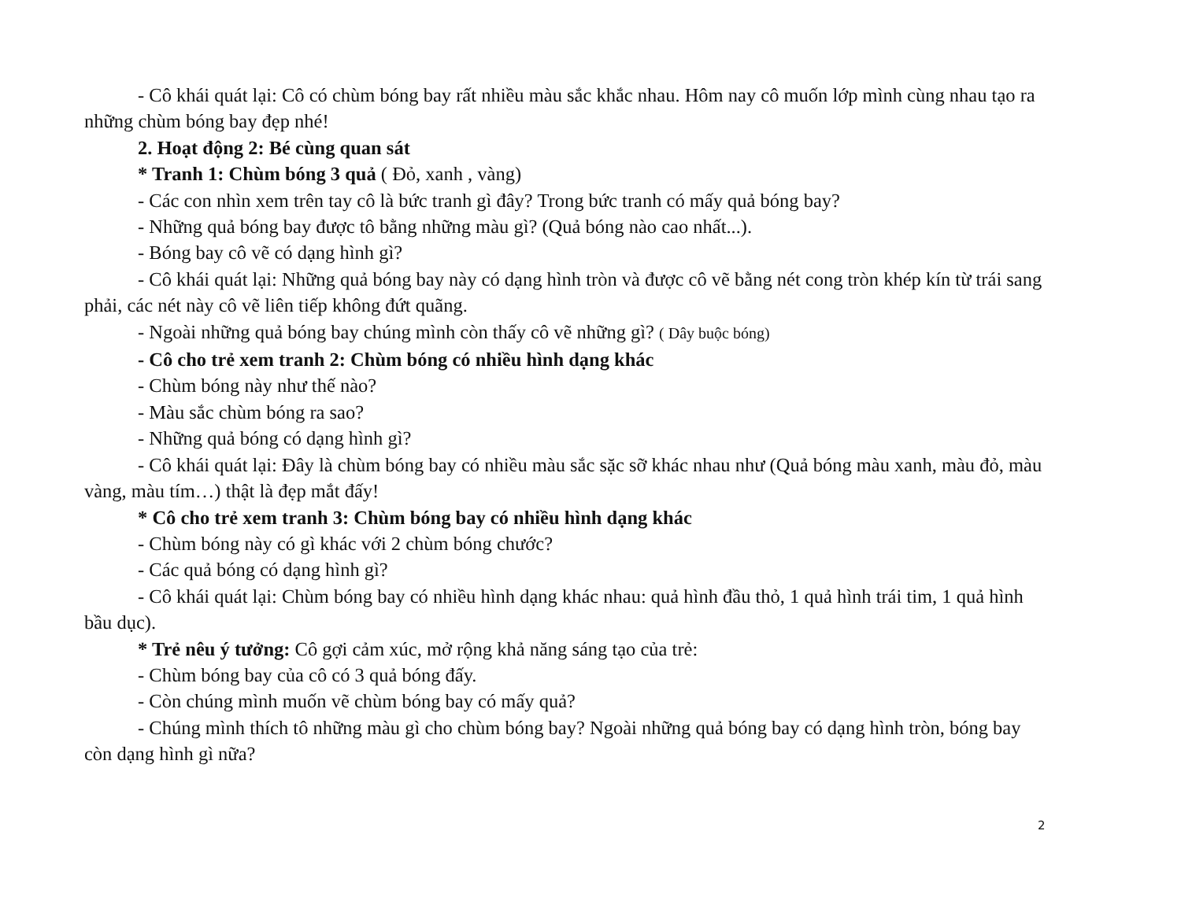- Cô khái quát lại: Cô có chùm bóng bay rất nhiều màu sắc khắc nhau. Hôm nay cô muốn lớp mình cùng nhau tạo ra những chùm bóng bay đẹp nhé!
2. Hoạt động 2: Bé cùng quan sát
* Tranh 1: Chùm bóng 3 quả ( Đỏ, xanh , vàng)
- Các con nhìn xem trên tay cô là bức tranh gì đây? Trong bức tranh có mấy quả bóng bay?
- Những quả bóng bay được tô bằng những màu gì? (Quả bóng nào cao nhất...).
- Bóng bay cô vẽ có dạng hình gì?
- Cô khái quát lại: Những quả bóng bay này có dạng hình tròn và được cô vẽ bằng nét cong tròn khép kín từ trái sang phải, các nét này cô vẽ liên tiếp không đứt quãng.
- Ngoài những quả bóng bay chúng mình còn thấy cô vẽ những gì? ( Dây buộc bóng)
- Cô cho trẻ xem tranh 2: Chùm bóng có nhiều hình dạng khác
- Chùm bóng này như thế nào?
- Màu sắc chùm bóng ra sao?
- Những quả bóng có dạng hình gì?
- Cô khái quát lại: Đây là chùm bóng bay có nhiều màu sắc sặc sỡ khác nhau như (Quả bóng màu xanh, màu đỏ, màu vàng, màu tím…) thật là đẹp mắt đấy!
* Cô cho trẻ xem tranh 3: Chùm bóng bay có nhiều hình dạng khác
- Chùm bóng này có gì khác với 2 chùm bóng chước?
- Các quả bóng có dạng hình gì?
- Cô khái quát lại: Chùm bóng bay có nhiều hình dạng khác nhau: quả hình đầu thỏ, 1 quả hình trái tim, 1 quả hình bầu dục).
* Trẻ nêu ý tưởng: Cô gợi cảm xúc, mở rộng khả năng sáng tạo của trẻ:
- Chùm bóng bay của cô có 3 quả bóng đấy.
- Còn chúng mình muốn vẽ chùm bóng bay có mấy quả?
- Chúng mình thích tô những màu gì cho chùm bóng bay? Ngoài những quả bóng bay có dạng hình tròn, bóng bay còn dạng hình gì nữa?
2